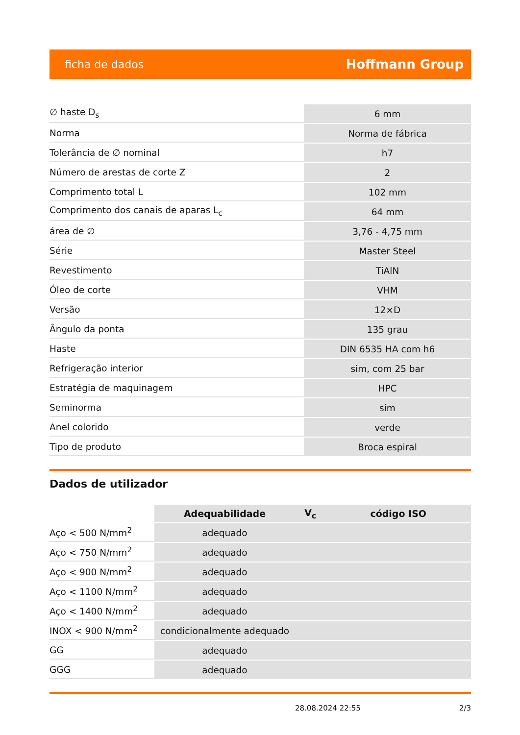ficha de dados Hoffmann Group
| ∅ haste D<sub>s</sub> | 6 mm |
| Norma | Norma de fábrica |
| Tolerância de ∅ nominal | h7 |
| Número de arestas de corte Z | 2 |
| Comprimento total L | 102 mm |
| Comprimento dos canais de aparas L<sub>c</sub> | 64 mm |
| área de ∅ | 3,76 - 4,75 mm |
| Série | Master Steel |
| Revestimento | TiAlN |
| Óleo de corte | VHM |
| Versão | 12×D |
| Ângulo da ponta | 135 grau |
| Haste | DIN 6535 HA com h6 |
| Refrigeração interior | sim, com 25 bar |
| Estratégia de maquinagem | HPC |
| Seminorma | sim |
| Anel colorido | verde |
| Tipo de produto | Broca espiral |
Dados de utilizador
| | Adequabilidade | V<sub>c</sub> | código ISO |
| --- | --- | --- | --- |
| Aço < 500 N/mm<sup>2</sup> | adequado | | |
| Aço < 750 N/mm<sup>2</sup> | adequado | | |
| Aço < 900 N/mm<sup>2</sup> | adequado | | |
| Aço < 1100 N/mm<sup>2</sup> | adequado | | |
| Aço < 1400 N/mm<sup>2</sup> | adequado | | |
| INOX < 900 N/mm<sup>2</sup> | condicionalmente adequado | | |
| GG | adequado | | |
| GGG | adequado | | |
28.08.2024 22:55 2/3